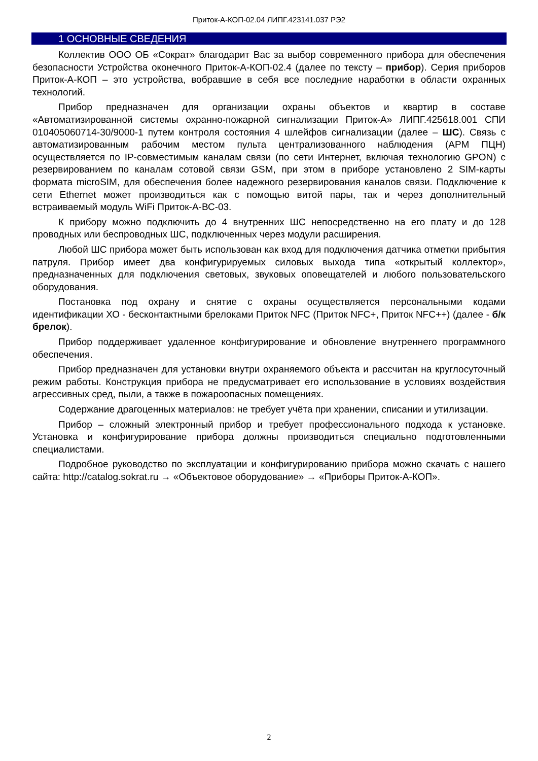Приток-А-КОП-02.04 ЛИПГ.423141.037 РЭ2
1 ОСНОВНЫЕ СВЕДЕНИЯ
Коллектив ООО ОБ «Сократ» благодарит Вас за выбор современного прибора для обеспечения безопасности Устройства оконечного Приток-А-КОП-02.4 (далее по тексту – прибор). Серия приборов Приток-А-КОП – это устройства, вобравшие в себя все последние наработки в области охранных технологий.
Прибор предназначен для организации охраны объектов и квартир в составе «Автоматизированной системы охранно-пожарной сигнализации Приток-А» ЛИПГ.425618.001 СПИ 010405060714-30/9000-1 путем контроля состояния 4 шлейфов сигнализации (далее – ШС). Связь с автоматизированным рабочим местом пульта централизованного наблюдения (АРМ ПЦН) осуществляется по IP-совместимым каналам связи (по сети Интернет, включая технологию GPON) с резервированием по каналам сотовой связи GSM, при этом в приборе установлено 2 SIM-карты формата microSIM, для обеспечения более надежного резервирования каналов связи. Подключение к сети Ethernet может производиться как с помощью витой пары, так и через дополнительный встраиваемый модуль WiFi Приток-А-ВС-03.
К прибору можно подключить до 4 внутренних ШС непосредственно на его плату и до 128 проводных или беспроводных ШС, подключенных через модули расширения.
Любой ШС прибора может быть использован как вход для подключения датчика отметки прибытия патруля. Прибор имеет два конфигурируемых силовых выхода типа «открытый коллектор», предназначенных для подключения световых, звуковых оповещателей и любого пользовательского оборудования.
Постановка под охрану и снятие с охраны осуществляется персональными кодами идентификации ХО - бесконтактными брелоками Приток NFC (Приток NFC+, Приток NFC++) (далее - б/к брелок).
Прибор поддерживает удаленное конфигурирование и обновление внутреннего программного обеспечения.
Прибор предназначен для установки внутри охраняемого объекта и рассчитан на круглосуточный режим работы. Конструкция прибора не предусматривает его использование в условиях воздействия агрессивных сред, пыли, а также в пожароопасных помещениях.
Содержание драгоценных материалов: не требует учёта при хранении, списании и утилизации.
Прибор – сложный электронный прибор и требует профессионального подхода к установке. Установка и конфигурирование прибора должны производиться специально подготовленными специалистами.
Подробное руководство по эксплуатации и конфигурированию прибора можно скачать с нашего сайта: http://catalog.sokrat.ru → «Объектовое оборудование» → «Приборы Приток-А-КОП».
2